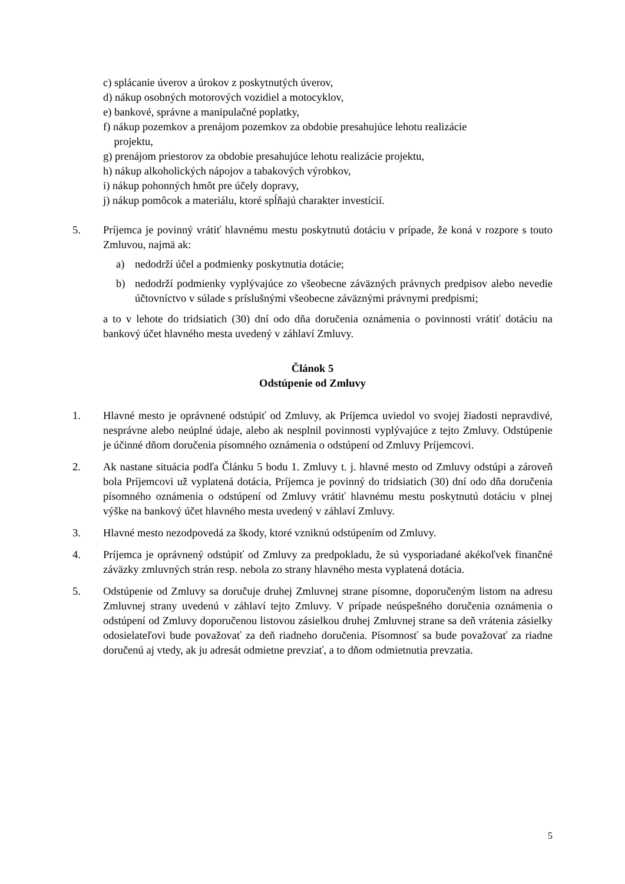c) splácanie úverov a úrokov z poskytnutých úverov,
d) nákup osobných motorových vozidiel a motocyklov,
e) bankové, správne a manipulačné poplatky,
f) nákup pozemkov a prenájom pozemkov za obdobie presahujúce lehotu realizácie
projektu,
g) prenájom priestorov za obdobie presahujúce lehotu realizácie projektu,
h) nákup alkoholických nápojov a tabakových výrobkov,
i) nákup pohonných hmôt pre účely dopravy,
j) nákup pomôcok a materiálu, ktoré spĺňajú charakter investícií.
5. Príjemca je povinný vrátiť hlavnému mestu poskytnutú dotáciu v prípade, že koná v rozpore s touto Zmluvou, najmä ak:
a) nedodrží účel a podmienky poskytnutia dotácie;
b) nedodrží podmienky vyplývajúce zo všeobecne záväzných právnych predpisov alebo nevedie účtovníctvo v súlade s príslušnými všeobecne záväznými právnymi predpismi;
a to v lehote do tridsiatich (30) dní odo dňa doručenia oznámenia o povinnosti vrátiť dotáciu na bankový účet hlavného mesta uvedený v záhlaví Zmluvy.
Článok 5
Odstúpenie od Zmluvy
1. Hlavné mesto je oprávnené odstúpiť od Zmluvy, ak Príjemca uviedol vo svojej žiadosti nepravdivé, nesprávne alebo neúplné údaje, alebo ak nesplnil povinnosti vyplývajúce z tejto Zmluvy. Odstúpenie je účinné dňom doručenia písomného oznámenia o odstúpení od Zmluvy Príjemcovi.
2. Ak nastane situácia podľa Článku 5 bodu 1. Zmluvy t. j. hlavné mesto od Zmluvy odstúpi a zároveň bola Príjemcovi už vyplatená dotácia, Príjemca je povinný do tridsiatich (30) dní odo dňa doručenia písomného oznámenia o odstúpení od Zmluvy vrátiť hlavnému mestu poskytnutú dotáciu v plnej výške na bankový účet hlavného mesta uvedený v záhlaví Zmluvy.
3. Hlavné mesto nezodpovedá za škody, ktoré vzniknú odstúpením od Zmluvy.
4. Príjemca je oprávnený odstúpiť od Zmluvy za predpokladu, že sú vysporiadané akékoľvek finančné záväzky zmluvných strán resp. nebola zo strany hlavného mesta vyplatená dotácia.
5. Odstúpenie od Zmluvy sa doručuje druhej Zmluvnej strane písomne, doporučeným listom na adresu Zmluvnej strany uvedenú v záhlaví tejto Zmluvy. V prípade neúspešného doručenia oznámenia o odstúpení od Zmluvy doporučenou listovou zásielkou druhej Zmluvnej strane sa deň vrátenia zásielky odosielateľovi bude považovať za deň riadneho doručenia. Písomnosť sa bude považovať za riadne doručenú aj vtedy, ak ju adresát odmietne prevziať, a to dňom odmietnutia prevzatia.
5